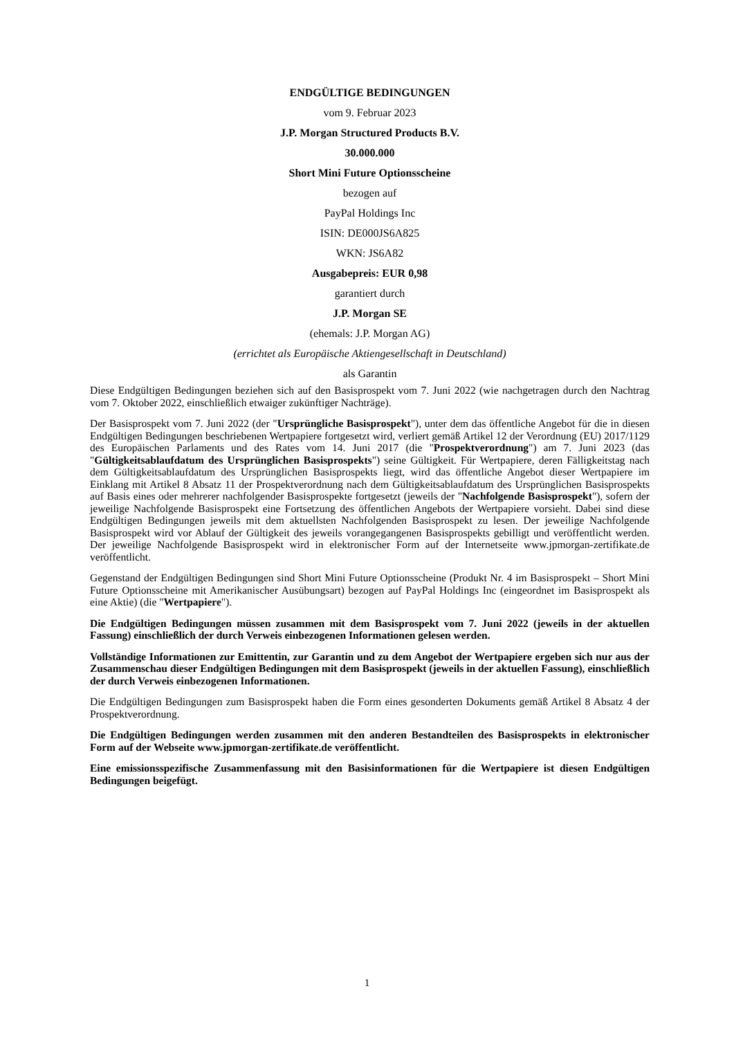ENDGÜLTIGE BEDINGUNGEN
vom 9. Februar 2023
J.P. Morgan Structured Products B.V.
30.000.000
Short Mini Future Optionsscheine
bezogen auf
PayPal Holdings Inc
ISIN: DE000JS6A825
WKN: JS6A82
Ausgabepreis: EUR 0,98
garantiert durch
J.P. Morgan SE
(ehemals: J.P. Morgan AG)
(errichtet als Europäische Aktiengesellschaft in Deutschland)
als Garantin
Diese Endgültigen Bedingungen beziehen sich auf den Basisprospekt vom 7. Juni 2022 (wie nachgetragen durch den Nachtrag vom 7. Oktober 2022, einschließlich etwaiger zukünftiger Nachträge).
Der Basisprospekt vom 7. Juni 2022 (der "Ursprüngliche Basisprospekt"), unter dem das öffentliche Angebot für die in diesen Endgültigen Bedingungen beschriebenen Wertpapiere fortgesetzt wird, verliert gemäß Artikel 12 der Verordnung (EU) 2017/1129 des Europäischen Parlaments und des Rates vom 14. Juni 2017 (die "Prospektverordnung") am 7. Juni 2023 (das "Gültigkeitsablaufdatum des Ursprünglichen Basisprospekts") seine Gültigkeit. Für Wertpapiere, deren Fälligkeitstag nach dem Gültigkeitsablaufdatum des Ursprünglichen Basisprospekts liegt, wird das öffentliche Angebot dieser Wertpapiere im Einklang mit Artikel 8 Absatz 11 der Prospektverordnung nach dem Gültigkeitsablaufdatum des Ursprünglichen Basisprospekts auf Basis eines oder mehrerer nachfolgender Basisprospekte fortgesetzt (jeweils der "Nachfolgende Basisprospekt"), sofern der jeweilige Nachfolgende Basisprospekt eine Fortsetzung des öffentlichen Angebots der Wertpapiere vorsieht. Dabei sind diese Endgültigen Bedingungen jeweils mit dem aktuellsten Nachfolgenden Basisprospekt zu lesen. Der jeweilige Nachfolgende Basisprospekt wird vor Ablauf der Gültigkeit des jeweils vorangegangenen Basisprospekts gebilligt und veröffentlicht werden. Der jeweilige Nachfolgende Basisprospekt wird in elektronischer Form auf der Internetseite www.jpmorgan-zertifikate.de veröffentlicht.
Gegenstand der Endgültigen Bedingungen sind Short Mini Future Optionsscheine (Produkt Nr. 4 im Basisprospekt – Short Mini Future Optionsscheine mit Amerikanischer Ausübungsart) bezogen auf PayPal Holdings Inc (eingeordnet im Basisprospekt als eine Aktie) (die "Wertpapiere").
Die Endgültigen Bedingungen müssen zusammen mit dem Basisprospekt vom 7. Juni 2022 (jeweils in der aktuellen Fassung) einschließlich der durch Verweis einbezogenen Informationen gelesen werden.
Vollständige Informationen zur Emittentin, zur Garantin und zu dem Angebot der Wertpapiere ergeben sich nur aus der Zusammenschau dieser Endgültigen Bedingungen mit dem Basisprospekt (jeweils in der aktuellen Fassung), einschließlich der durch Verweis einbezogenen Informationen.
Die Endgültigen Bedingungen zum Basisprospekt haben die Form eines gesonderten Dokuments gemäß Artikel 8 Absatz 4 der Prospektverordnung.
Die Endgültigen Bedingungen werden zusammen mit den anderen Bestandteilen des Basisprospekts in elektronischer Form auf der Webseite www.jpmorgan-zertifikate.de veröffentlicht.
Eine emissionsspezifische Zusammenfassung mit den Basisinformationen für die Wertpapiere ist diesen Endgültigen Bedingungen beigefügt.
1